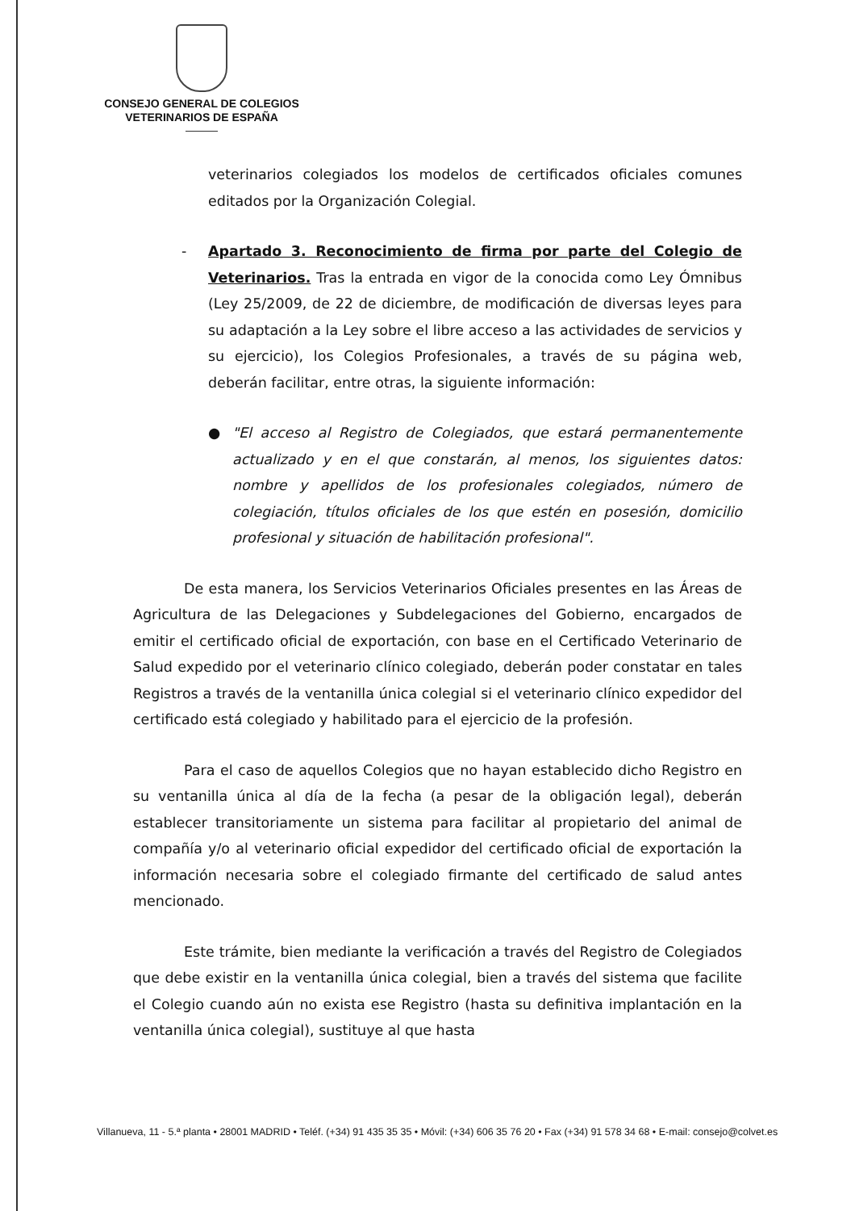CONSEJO GENERAL DE COLEGIOS
VETERINARIOS DE ESPAÑA
veterinarios colegiados los modelos de certificados oficiales comunes editados por la Organización Colegial.
- Apartado 3. Reconocimiento de firma por parte del Colegio de Veterinarios. Tras la entrada en vigor de la conocida como Ley Ómnibus (Ley 25/2009, de 22 de diciembre, de modificación de diversas leyes para su adaptación a la Ley sobre el libre acceso a las actividades de servicios y su ejercicio), los Colegios Profesionales, a través de su página web, deberán facilitar, entre otras, la siguiente información:
● "El acceso al Registro de Colegiados, que estará permanentemente actualizado y en el que constarán, al menos, los siguientes datos: nombre y apellidos de los profesionales colegiados, número de colegiación, títulos oficiales de los que estén en posesión, domicilio profesional y situación de habilitación profesional".
De esta manera, los Servicios Veterinarios Oficiales presentes en las Áreas de Agricultura de las Delegaciones y Subdelegaciones del Gobierno, encargados de emitir el certificado oficial de exportación, con base en el Certificado Veterinario de Salud expedido por el veterinario clínico colegiado, deberán poder constatar en tales Registros a través de la ventanilla única colegial si el veterinario clínico expedidor del certificado está colegiado y habilitado para el ejercicio de la profesión.
Para el caso de aquellos Colegios que no hayan establecido dicho Registro en su ventanilla única al día de la fecha (a pesar de la obligación legal), deberán establecer transitoriamente un sistema para facilitar al propietario del animal de compañía y/o al veterinario oficial expedidor del certificado oficial de exportación la información necesaria sobre el colegiado firmante del certificado de salud antes mencionado.
Este trámite, bien mediante la verificación a través del Registro de Colegiados que debe existir en la ventanilla única colegial, bien a través del sistema que facilite el Colegio cuando aún no exista ese Registro (hasta su definitiva implantación en la ventanilla única colegial), sustituye al que hasta
Villanueva, 11 - 5.ª planta • 28001 MADRID • Teléf. (+34) 91 435 35 35 • Móvil: (+34) 606 35 76 20 • Fax (+34) 91 578 34 68 • E-mail: consejo@colvet.es